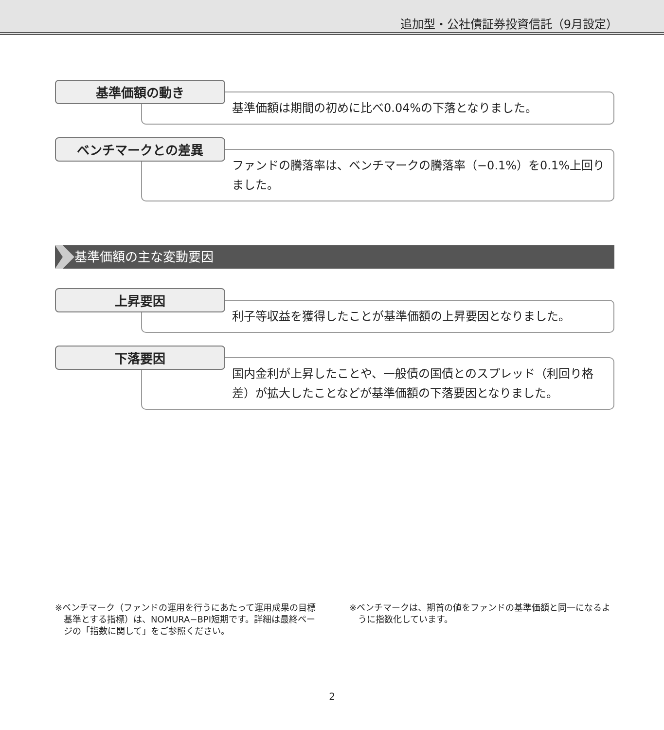追加型・公社債証券投資信託（9月設定）
基準価額の動き
基準価額は期間の初めに比べ0.04%の下落となりました。
ベンチマークとの差異
ファンドの騰落率は、ベンチマークの騰落率（−0.1%）を0.1%上回りました。
基準価額の主な変動要因
上昇要因
利子等収益を獲得したことが基準価額の上昇要因となりました。
下落要因
国内金利が上昇したことや、一般債の国債とのスプレッド（利回り格差）が拡大したことなどが基準価額の下落要因となりました。
※ベンチマーク（ファンドの運用を行うにあたって運用成果の目標基準とする指標）は、NOMURA−BPI短期です。詳細は最終ページの「指数に関して」をご参照ください。
※ベンチマークは、期首の値をファンドの基準価額と同一になるように指数化しています。
2